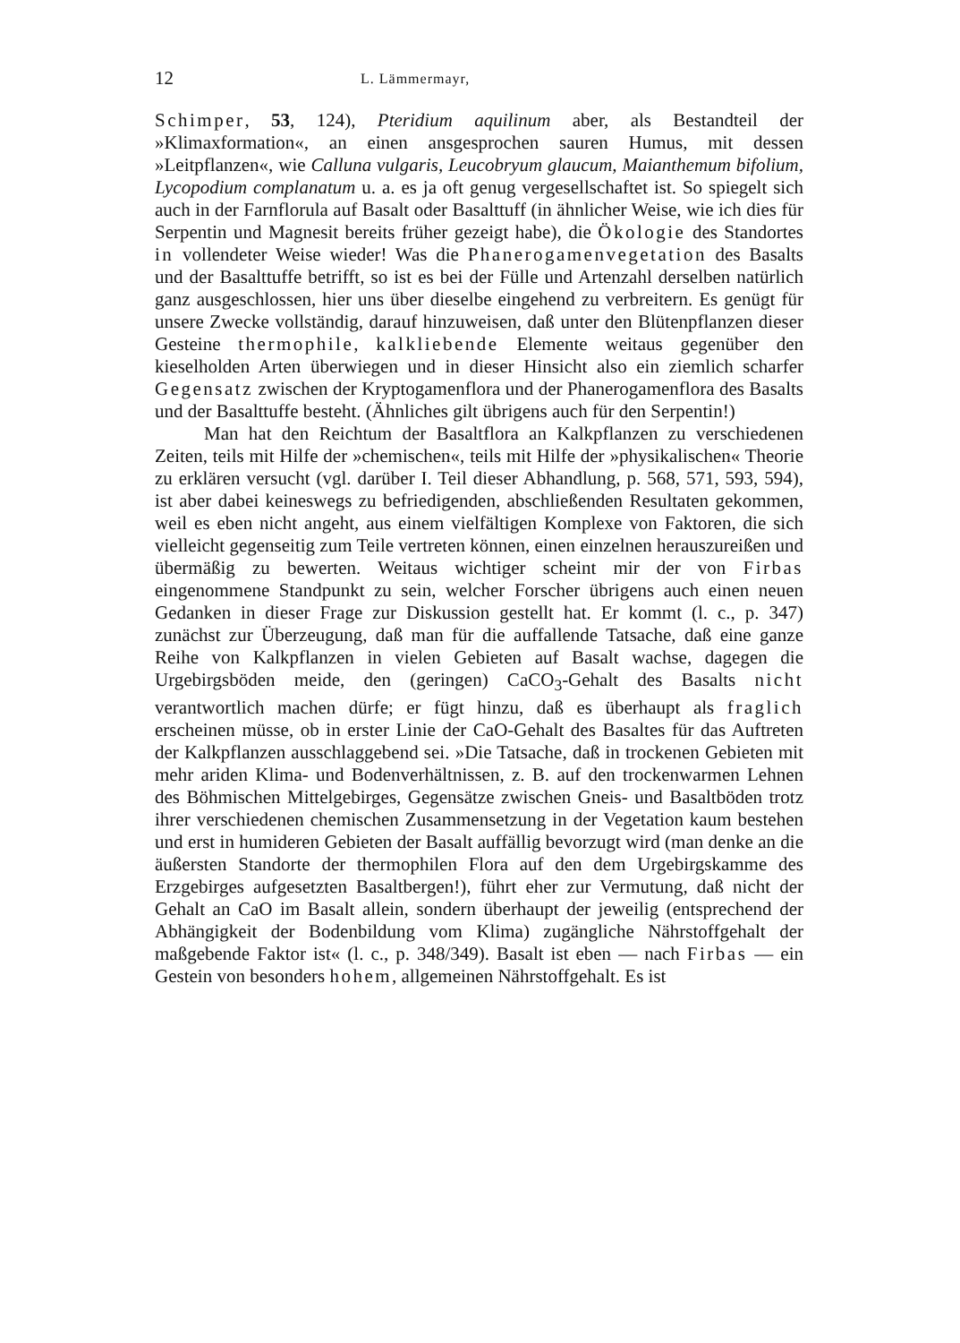12 L. Lämmermayr,
Schimper, 53, 124), Pteridium aquilinum aber, als Bestandteil der »Klimaxformation«, an einen ansgesprochen sauren Humus, mit dessen »Leitpflanzen«, wie Calluna vulgaris, Leucobryum glaucum, Maianthemum bifolium, Lycopodium complanatum u. a. es ja oft genug vergesellschaftet ist. So spiegelt sich auch in der Farnflorula auf Basalt oder Basalttuff (in ähnlicher Weise, wie ich dies für Serpentin und Magnesit bereits früher gezeigt habe), die Ökologie des Standortes in vollendeter Weise wieder! Was die Phanerogamenvegetation des Basalts und der Basalttuffe betrifft, so ist es bei der Fülle und Artenzahl derselben natürlich ganz ausgeschlossen, hier uns über dieselbe eingehend zu verbreitern. Es genügt für unsere Zwecke vollständig, darauf hinzuweisen, daß unter den Blütenpflanzen dieser Gesteine thermophile, kalkliebende Elemente weitaus gegenüber den kieselholden Arten überwiegen und in dieser Hinsicht also ein ziemlich scharfer Gegensatz zwischen der Kryptogamenflora und der Phanerogamenflora des Basalts und der Basalttuffe besteht. (Ähnliches gilt übrigens auch für den Serpentin!)
Man hat den Reichtum der Basaltflora an Kalkpflanzen zu verschiedenen Zeiten, teils mit Hilfe der »chemischen«, teils mit Hilfe der »physikalischen« Theorie zu erklären versucht (vgl. darüber I. Teil dieser Abhandlung, p. 568, 571, 593, 594), ist aber dabei keineswegs zu befriedigenden, abschließenden Resultaten gekommen, weil es eben nicht angeht, aus einem vielfältigen Komplexe von Faktoren, die sich vielleicht gegenseitig zum Teile vertreten können, einen einzelnen herauszureißen und übermäßig zu bewerten. Weitaus wichtiger scheint mir der von Firbas eingenommene Standpunkt zu sein, welcher Forscher übrigens auch einen neuen Gedanken in dieser Frage zur Diskussion gestellt hat. Er kommt (l. c., p. 347) zunächst zur Überzeugung, daß man für die auffallende Tatsache, daß eine ganze Reihe von Kalkpflanzen in vielen Gebieten auf Basalt wachse, dagegen die Urgebirgsböden meide, den (geringen) CaCO<sub>3</sub>-Gehalt des Basalts nicht verantwortlich machen dürfe; er fügt hinzu, daß es überhaupt als fraglich erscheinen müsse, ob in erster Linie der CaO-Gehalt des Basaltes für das Auftreten der Kalkpflanzen ausschlaggebend sei. »Die Tatsache, daß in trockenen Gebieten mit mehr ariden Klima- und Bodenverhältnissen, z. B. auf den trockenwarmen Lehnen des Böhmischen Mittelgebirges, Gegensätze zwischen Gneis- und Basaltböden trotz ihrer verschiedenen chemischen Zusammensetzung in der Vegetation kaum bestehen und erst in humideren Gebieten der Basalt auffällig bevorzugt wird (man denke an die äußersten Standorte der thermophilen Flora auf den dem Urgebirgskamme des Erzgebirges aufgesetzten Basaltbergen!), führt eher zur Vermutung, daß nicht der Gehalt an CaO im Basalt allein, sondern überhaupt der jeweilig (entsprechend der Abhängigkeit der Bodenbildung vom Klima) zugängliche Nährstoffgehalt der maßgebende Faktor ist« (l. c., p. 348/349). Basalt ist eben — nach Firbas — ein Gestein von besonders hohem, allgemeinen Nährstoffgehalt. Es ist